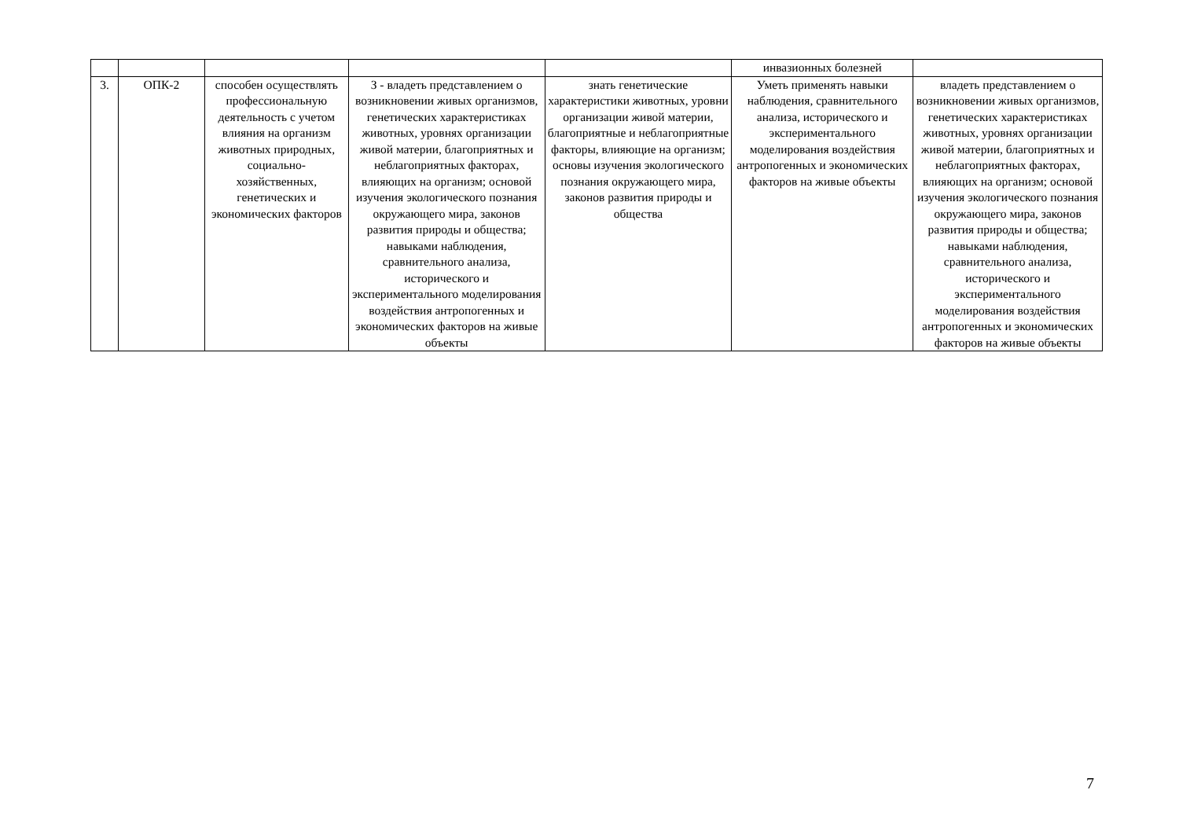| | | | | | инвазионных болезней | |
| 3. | ОПК-2 | способен осуществлять профессиональную деятельность с учетом влияния на организм животных природных, социально-хозяйственных, генетических и экономических факторов | З - владеть представлением о возникновении живых организмов, генетических характеристиках животных, уровнях организации живой материи, благоприятных и неблагоприятных факторах, влияющих на организм; основой изучения экологического познания окружающего мира, законов развития природы и общества; навыками наблюдения, сравнительного анализа, исторического и экспериментального моделирования воздействия антропогенных и экономических факторов на живые объекты | знать генетические характеристики животных, уровни организации живой материи, благоприятные и неблагоприятные факторы, влияющие на организм; основы изучения экологического познания окружающего мира, законов развития природы и общества | Уметь применять навыки наблюдения, сравнительного анализа, исторического и экспериментального моделирования воздействия антропогенных и экономических факторов на живые объекты | владеть представлением о возникновении живых организмов, генетических характеристиках животных, уровнях организации живой материи, благоприятных и неблагоприятных факторах, влияющих на организм; основой изучения экологического познания окружающего мира, законов развития природы и общества; навыками наблюдения, сравнительного анализа, исторического и экспериментального моделирования воздействия антропогенных и экономических факторов на живые объекты |
7